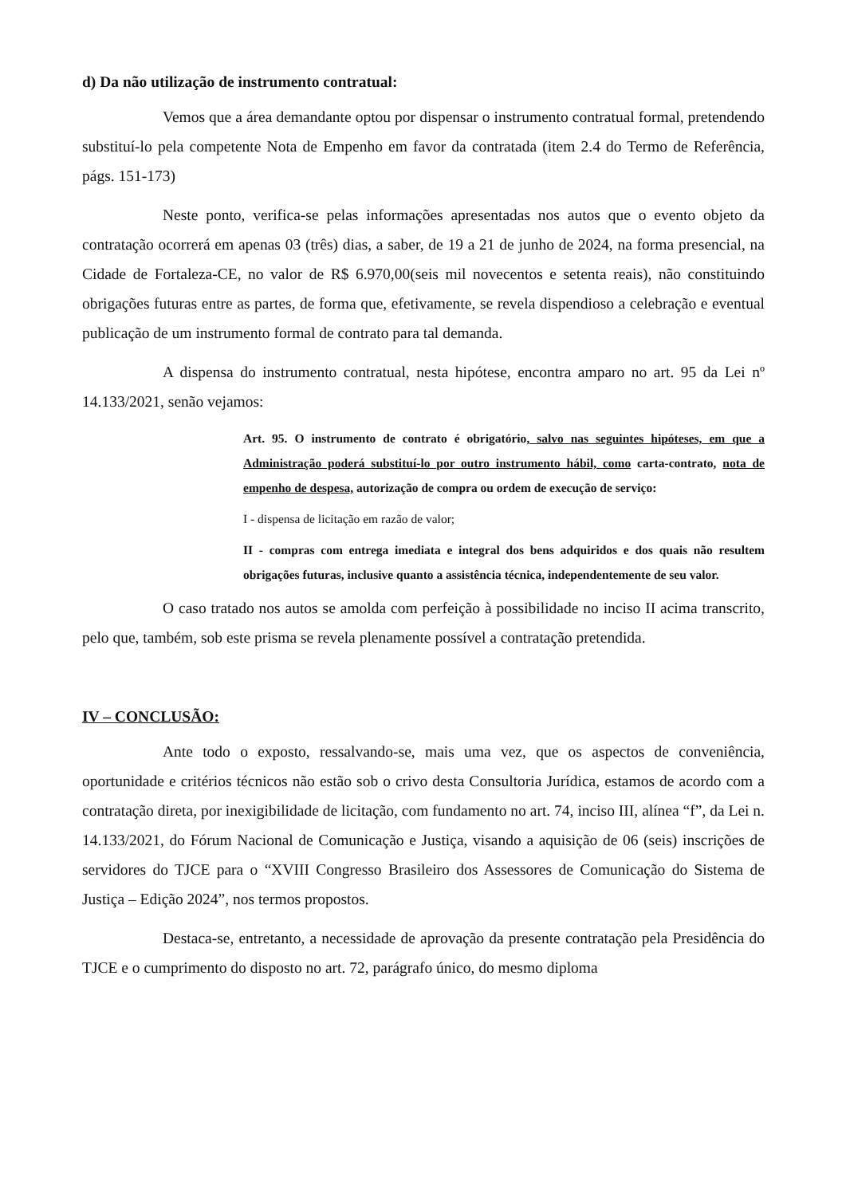d) Da não utilização de instrumento contratual:
Vemos que a área demandante optou por dispensar o instrumento contratual formal, pretendendo substituí-lo pela competente Nota de Empenho em favor da contratada (item 2.4 do Termo de Referência, págs. 151-173)
Neste ponto, verifica-se pelas informações apresentadas nos autos que o evento objeto da contratação ocorrerá em apenas 03 (três) dias, a saber, de 19 a 21 de junho de 2024, na forma presencial, na Cidade de Fortaleza-CE, no valor de R$ 6.970,00(seis mil novecentos e setenta reais), não constituindo obrigações futuras entre as partes, de forma que, efetivamente, se revela dispendioso a celebração e eventual publicação de um instrumento formal de contrato para tal demanda.
A dispensa do instrumento contratual, nesta hipótese, encontra amparo no art. 95 da Lei nº 14.133/2021, senão vejamos:
Art. 95. O instrumento de contrato é obrigatório, salvo nas seguintes hipóteses, em que a Administração poderá substituí-lo por outro instrumento hábil, como carta-contrato, nota de empenho de despesa, autorização de compra ou ordem de execução de serviço:
I - dispensa de licitação em razão de valor;
II - compras com entrega imediata e integral dos bens adquiridos e dos quais não resultem obrigações futuras, inclusive quanto a assistência técnica, independentemente de seu valor.
O caso tratado nos autos se amolda com perfeição à possibilidade no inciso II acima transcrito, pelo que, também, sob este prisma se revela plenamente possível a contratação pretendida.
IV – CONCLUSÃO:
Ante todo o exposto, ressalvando-se, mais uma vez, que os aspectos de conveniência, oportunidade e critérios técnicos não estão sob o crivo desta Consultoria Jurídica, estamos de acordo com a contratação direta, por inexigibilidade de licitação, com fundamento no art. 74, inciso III, alínea “f”, da Lei n. 14.133/2021, do Fórum Nacional de Comunicação e Justiça, visando a aquisição de 06 (seis) inscrições de servidores do TJCE para o “XVIII Congresso Brasileiro dos Assessores de Comunicação do Sistema de Justiça – Edição 2024”, nos termos propostos.
Destaca-se, entretanto, a necessidade de aprovação da presente contratação pela Presidência do TJCE e o cumprimento do disposto no art. 72, parágrafo único, do mesmo diploma